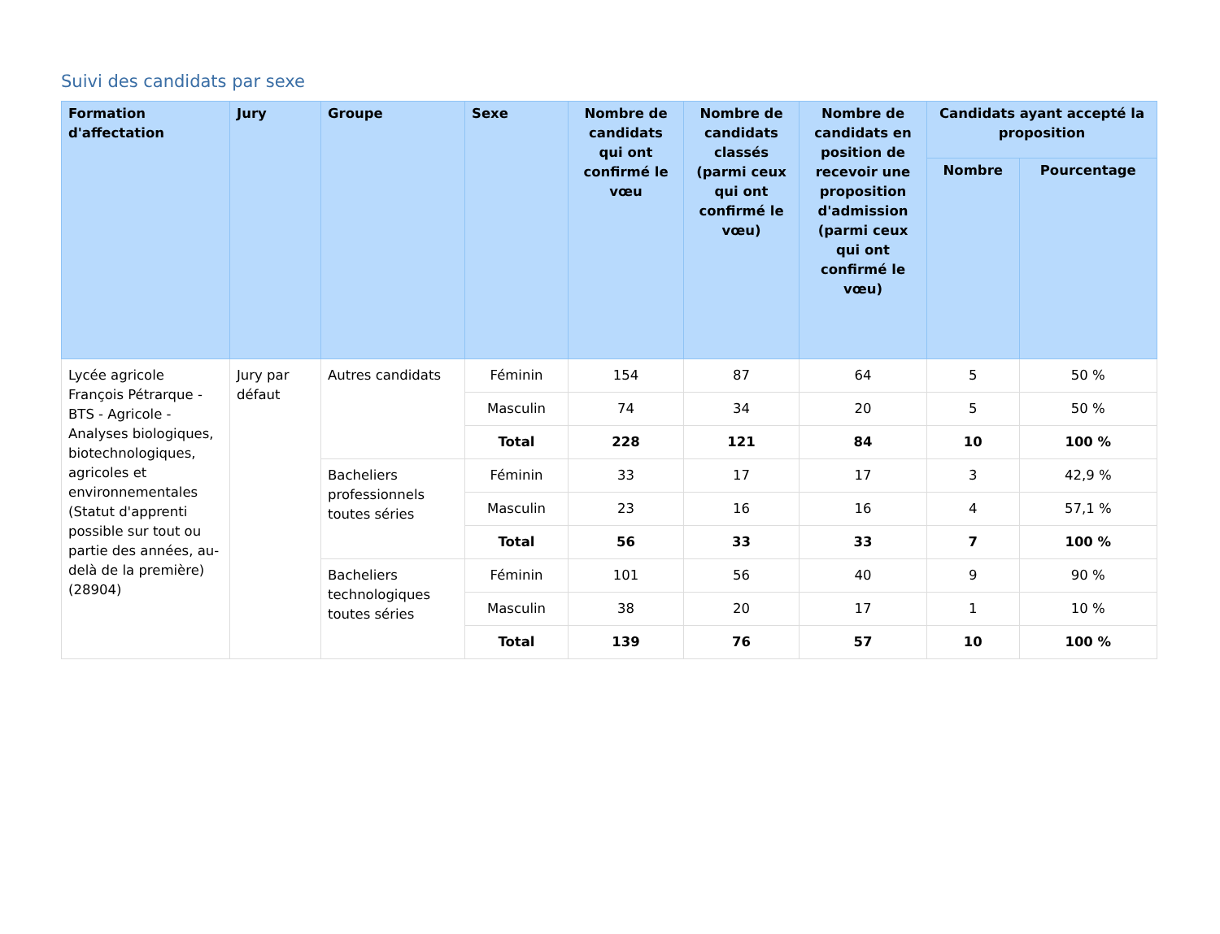Suivi des candidats par sexe
| Formation d'affectation | Jury | Groupe | Sexe | Nombre de candidats qui ont confirmé le vœu | Nombre de candidats classés (parmi ceux qui ont confirmé le vœu) | Nombre de candidats en position de recevoir une proposition d'admission (parmi ceux qui ont confirmé le vœu) | Candidats ayant accepté la proposition | |
| --- | --- | --- | --- | --- | --- | --- | --- | --- |
| | | | | | | | Nombre | Pourcentage |
| Lycée agricole François Pétrarque - BTS - Agricole - Analyses biologiques, biotechnologiques, agricoles et environnementales (Statut d'apprenti possible sur tout ou partie des années, au-delà de la première) (28904) | Jury par défaut | Autres candidats | Féminin | 154 | 87 | 64 | 5 | 50 % |
| | | | Masculin | 74 | 34 | 20 | 5 | 50 % |
| | | | Total | 228 | 121 | 84 | 10 | 100 % |
| | | Bacheliers professionnels toutes séries | Féminin | 33 | 17 | 17 | 3 | 42,9 % |
| | | | Masculin | 23 | 16 | 16 | 4 | 57,1 % |
| | | | Total | 56 | 33 | 33 | 7 | 100 % |
| | | Bacheliers technologiques toutes séries | Féminin | 101 | 56 | 40 | 9 | 90 % |
| | | | Masculin | 38 | 20 | 17 | 1 | 10 % |
| | | | Total | 139 | 76 | 57 | 10 | 100 % |